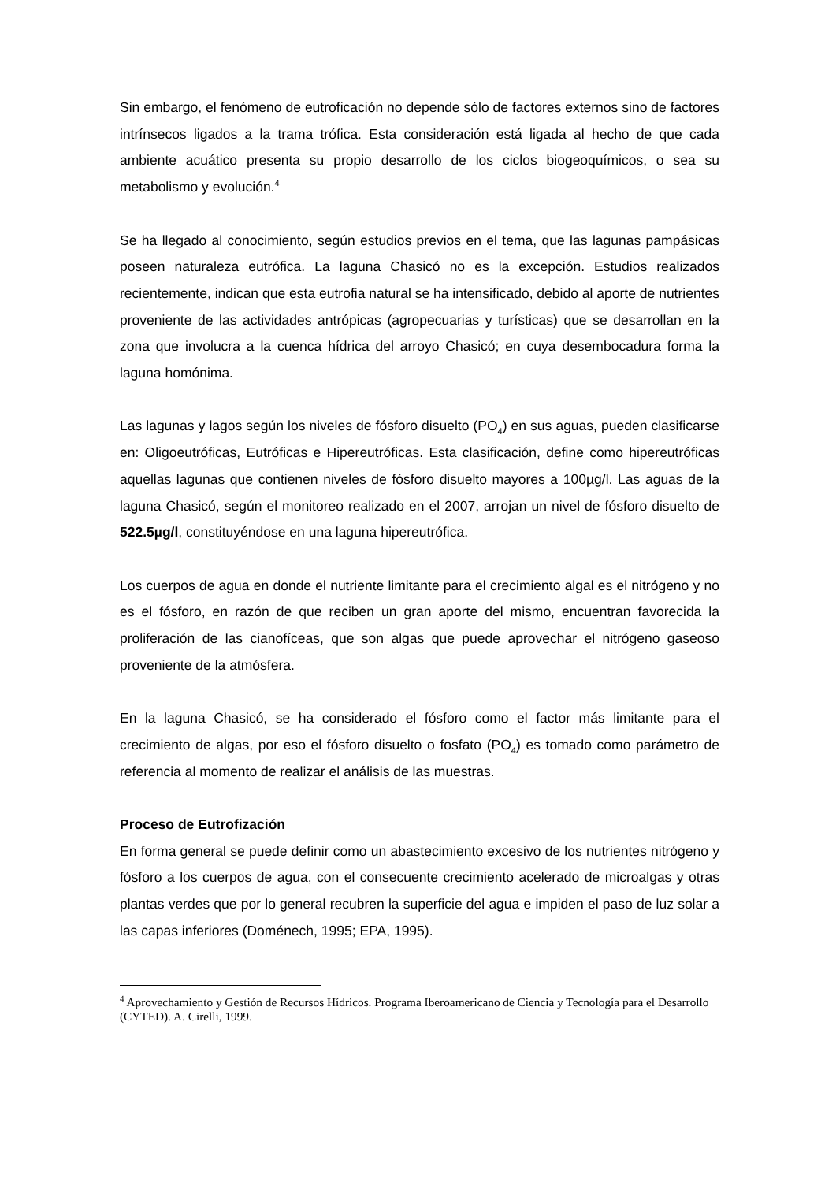Sin embargo, el fenómeno de eutroficación no depende sólo de factores externos sino de factores intrínsecos ligados a la trama trófica. Esta consideración está ligada al hecho de que cada ambiente acuático presenta su propio desarrollo de los ciclos biogeoquímicos, o sea su metabolismo y evolución.<sup>4</sup>
Se ha llegado al conocimiento, según estudios previos en el tema, que las lagunas pampásicas poseen naturaleza eutrófica. La laguna Chasicó no es la excepción. Estudios realizados recientemente, indican que esta eutrofia natural se ha intensificado, debido al aporte de nutrientes proveniente de las actividades antrópicas (agropecuarias y turísticas) que se desarrollan en la zona que involucra a la cuenca hídrica del arroyo Chasicó; en cuya desembocadura forma la laguna homónima.
Las lagunas y lagos según los niveles de fósforo disuelto (PO<sub>4</sub>) en sus aguas, pueden clasificarse en: Oligoeutróficas, Eutróficas e Hipereutróficas. Esta clasificación, define como hipereutróficas aquellas lagunas que contienen niveles de fósforo disuelto mayores a 100µg/l. Las aguas de la laguna Chasicó, según el monitoreo realizado en el 2007, arrojan un nivel de fósforo disuelto de 522.5µg/l, constituyéndose en una laguna hipereutrófica.
Los cuerpos de agua en donde el nutriente limitante para el crecimiento algal es el nitrógeno y no es el fósforo, en razón de que reciben un gran aporte del mismo, encuentran favorecida la proliferación de las cianofíceas, que son algas que puede aprovechar el nitrógeno gaseoso proveniente de la atmósfera.
En la laguna Chasicó, se ha considerado el fósforo como el factor más limitante para el crecimiento de algas, por eso el fósforo disuelto o fosfato (PO<sub>4</sub>) es tomado como parámetro de referencia al momento de realizar el análisis de las muestras.
Proceso de Eutrofización
En forma general se puede definir como un abastecimiento excesivo de los nutrientes nitrógeno y fósforo a los cuerpos de agua, con el consecuente crecimiento acelerado de microalgas y otras plantas verdes que por lo general recubren la superficie del agua e impiden el paso de luz solar a las capas inferiores (Doménech, 1995; EPA, 1995).
<sup>4</sup> Aprovechamiento y Gestión de Recursos Hídricos. Programa Iberoamericano de Ciencia y Tecnología para el Desarrollo (CYTED). A. Cirelli, 1999.